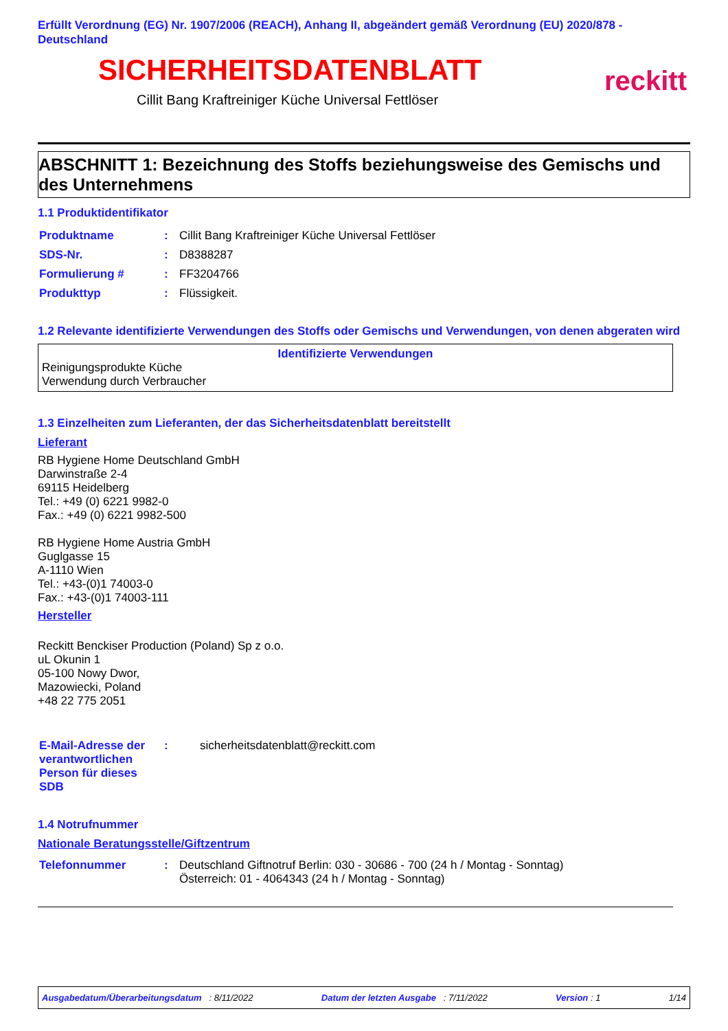Erfüllt Verordnung (EG) Nr. 1907/2006 (REACH), Anhang II, abgeändert gemäß Verordnung (EU) 2020/878 - Deutschland
SICHERHEITSDATENBLATT
Cillit Bang Kraftreiniger Küche Universal Fettlöser
reckitt
ABSCHNITT 1: Bezeichnung des Stoffs beziehungsweise des Gemischs und des Unternehmens
1.1 Produktidentifikator
| Produktname | : | Cillit Bang Kraftreiniger Küche Universal Fettlöser |
| SDS-Nr. | : | D8388287 |
| Formulierung # | : | FF3204766 |
| Produkttyp | : | Flüssigkeit. |
1.2 Relevante identifizierte Verwendungen des Stoffs oder Gemischs und Verwendungen, von denen abgeraten wird
Identifizierte Verwendungen
Reinigungsprodukte Küche
Verwendung durch Verbraucher
1.3 Einzelheiten zum Lieferanten, der das Sicherheitsdatenblatt bereitstellt
Lieferant
RB Hygiene Home Deutschland GmbH
Darwinstraße 2-4
69115 Heidelberg
Tel.: +49 (0) 6221 9982-0
Fax.: +49 (0) 6221 9982-500
RB Hygiene Home Austria GmbH
Guglgasse 15
A-1110 Wien
Tel.: +43-(0)1 74003-0
Fax.: +43-(0)1 74003-111
Hersteller
Reckitt Benckiser Production (Poland) Sp z o.o.
uL Okunin 1
05-100 Nowy Dwor,
Mazowiecki, Poland
+48 22 775 2051
| E-Mail-Adresse der verantwortlichen Person für dieses SDB | : | sicherheitsdatenblatt@reckitt.com |
1.4 Notrufnummer
Nationale Beratungsstelle/Giftzentrum
| Telefonnummer | : | Deutschland Giftnotruf Berlin: 030 - 30686 - 700 (24 h / Montag - Sonntag) Österreich: 01 - 4064343 (24 h / Montag - Sonntag) |
Ausgabedatum/Überarbeitungsdatum : 8/11/2022 Datum der letzten Ausgabe : 7/11/2022 Version : 1 1/14